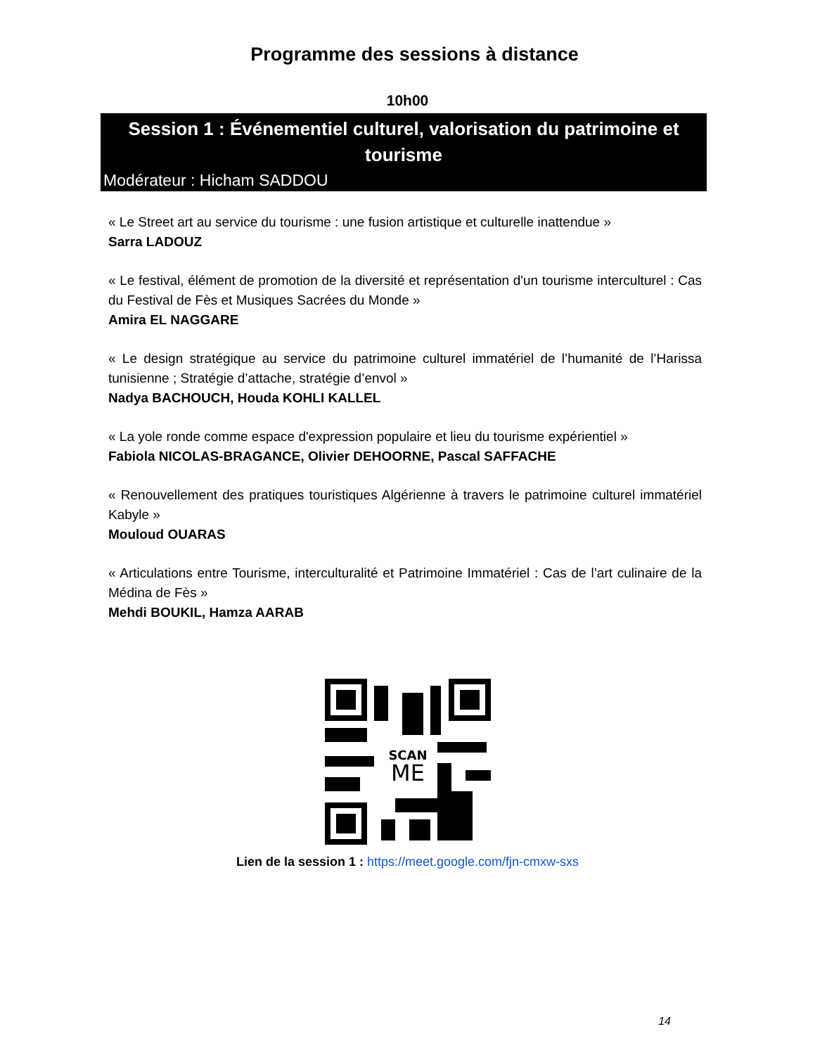Programme des sessions à distance
10h00
Session 1 : Événementiel culturel, valorisation du patrimoine et tourisme
Modérateur : Hicham SADDOU
« Le Street art au service du tourisme : une fusion artistique et culturelle inattendue »
Sarra LADOUZ
« Le festival, élément de promotion de la diversité et représentation d'un tourisme interculturel : Cas du Festival de Fès et Musiques Sacrées du Monde »
Amira EL NAGGARE
« Le design stratégique au service du patrimoine culturel immatériel de l’humanité de l’Harissa tunisienne ; Stratégie d’attache, stratégie d’envol »
Nadya BACHOUCH, Houda KOHLI KALLEL
« La yole ronde comme espace d'expression populaire et lieu du tourisme expérientiel »
Fabiola NICOLAS-BRAGANCE, Olivier DEHOORNE, Pascal SAFFACHE
« Renouvellement des pratiques touristiques Algérienne à travers le patrimoine culturel immatériel Kabyle »
Mouloud OUARAS
« Articulations entre Tourisme, interculturalité et Patrimoine Immatériel : Cas de l’art culinaire de la Médina de Fès »
Mehdi BOUKIL, Hamza AARAB
SCAN
ME
Lien de la session 1 : https://meet.google.com/fjn-cmxw-sxs
14